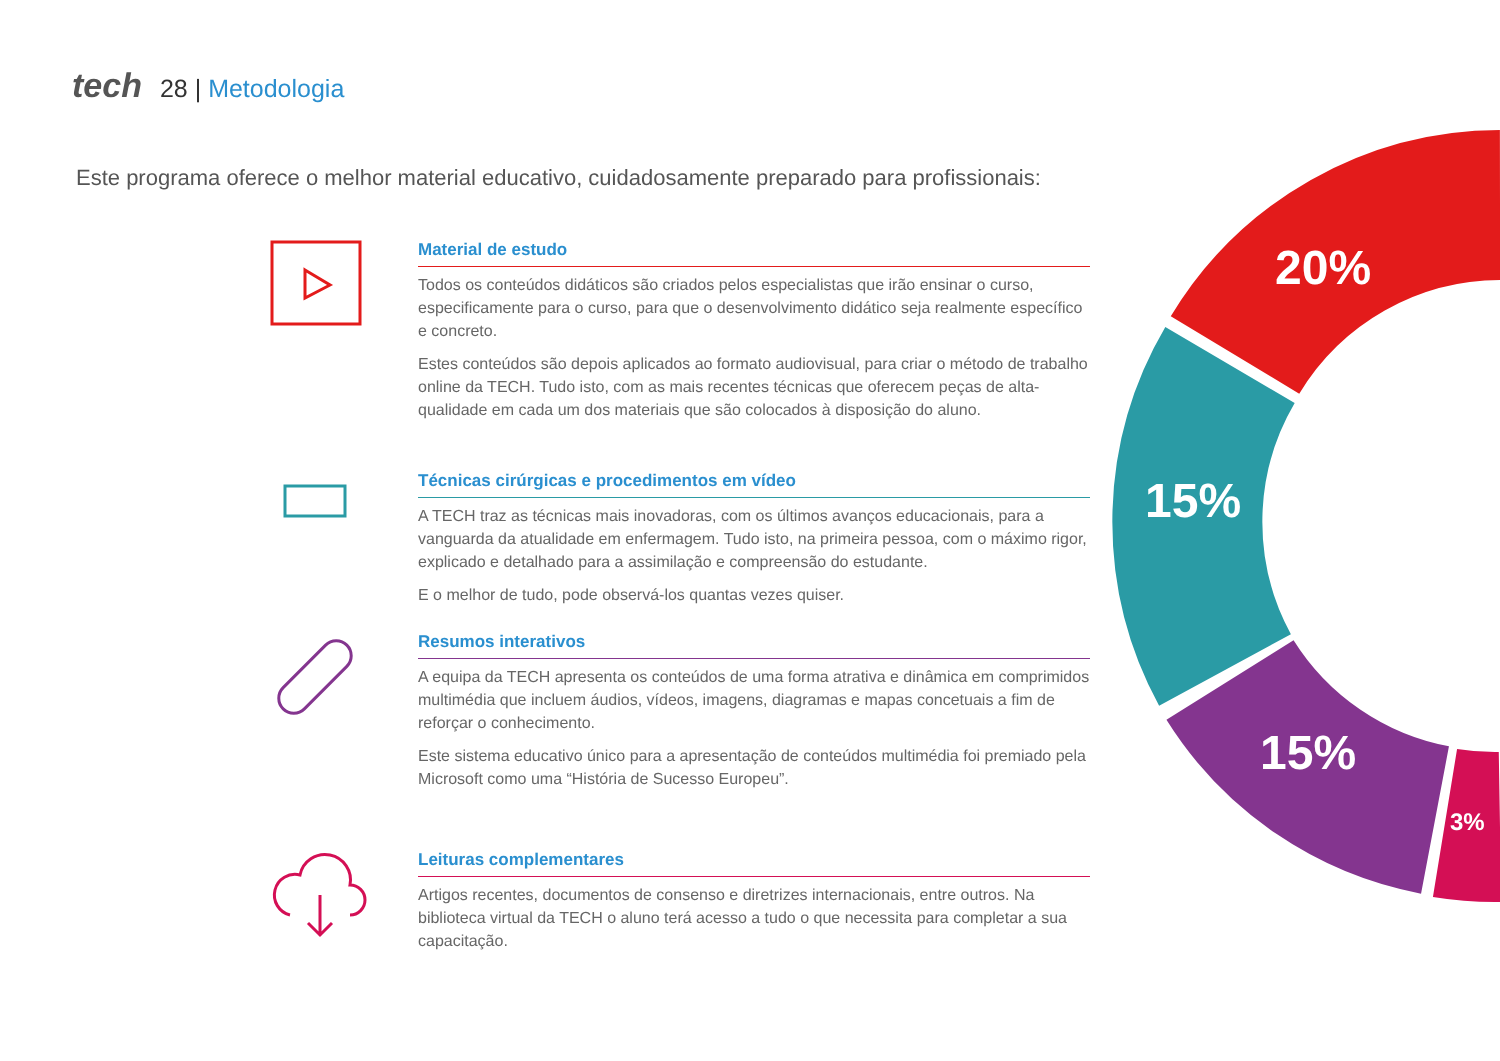tech 28 | Metodologia
Este programa oferece o melhor material educativo, cuidadosamente preparado para profissionais:
Material de estudo
Todos os conteúdos didáticos são criados pelos especialistas que irão ensinar o curso, especificamente para o curso, para que o desenvolvimento didático seja realmente específico e concreto.
Estes conteúdos são depois aplicados ao formato audiovisual, para criar o método de trabalho online da TECH. Tudo isto, com as mais recentes técnicas que oferecem peças de alta-qualidade em cada um dos materiais que são colocados à disposição do aluno.
Técnicas cirúrgicas e procedimentos em vídeo
A TECH traz as técnicas mais inovadoras, com os últimos avanços educacionais, para a vanguarda da atualidade em enfermagem. Tudo isto, na primeira pessoa, com o máximo rigor, explicado e detalhado para a assimilação e compreensão do estudante.
E o melhor de tudo, pode observá-los quantas vezes quiser.
Resumos interativos
A equipa da TECH apresenta os conteúdos de uma forma atrativa e dinâmica em comprimidos multimédia que incluem áudios, vídeos, imagens, diagramas e mapas concetuais a fim de reforçar o conhecimento.
Este sistema educativo único para a apresentação de conteúdos multimédia foi premiado pela Microsoft como uma “História de Sucesso Europeu”.
Leituras complementares
Artigos recentes, documentos de consenso e diretrizes internacionais, entre outros. Na biblioteca virtual da TECH o aluno terá acesso a tudo o que necessita para completar a sua capacitação.
20%
15%
15%
3%